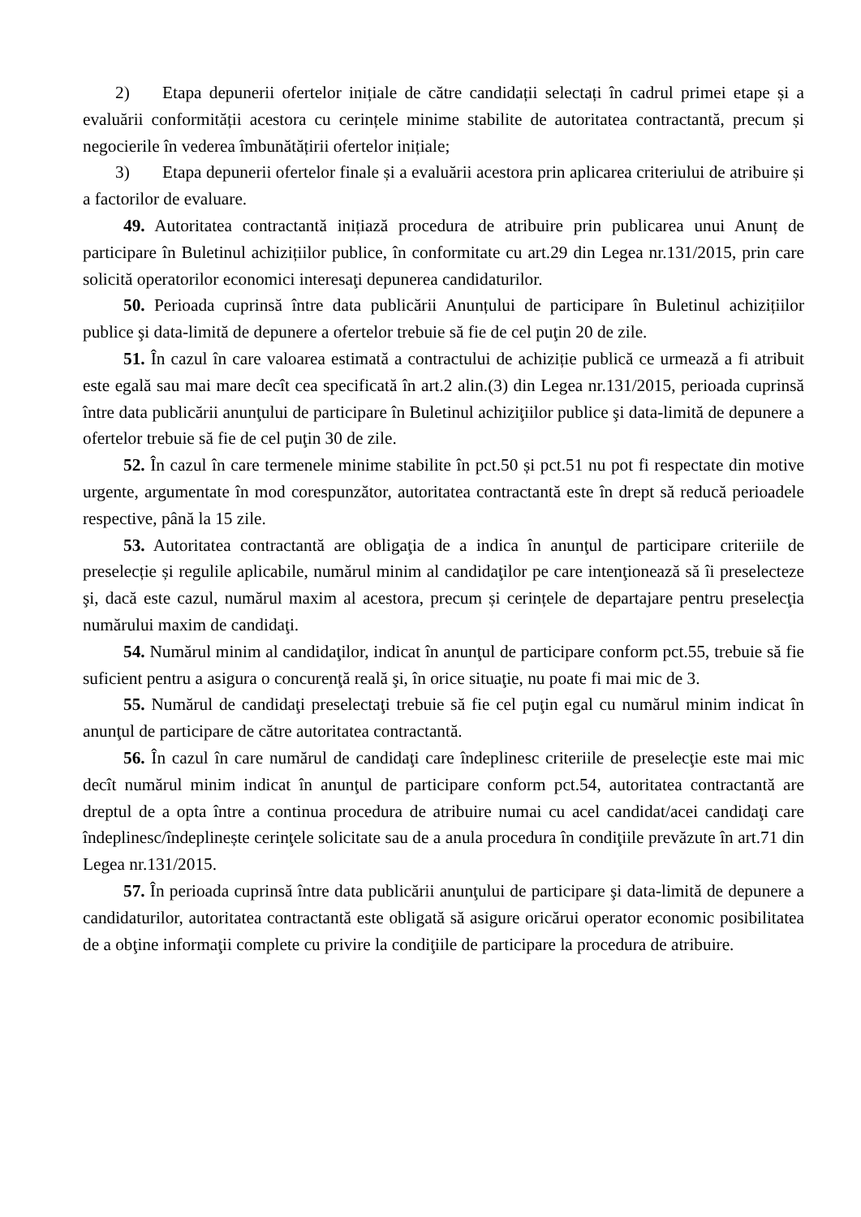2) Etapa depunerii ofertelor inițiale de către candidații selectați în cadrul primei etape și a evaluării conformității acestora cu cerințele minime stabilite de autoritatea contractantă, precum și negocierile în vederea îmbunătățirii ofertelor inițiale;
3) Etapa depunerii ofertelor finale și a evaluării acestora prin aplicarea criteriului de atribuire și a factorilor de evaluare.
49. Autoritatea contractantă inițiază procedura de atribuire prin publicarea unui Anunț de participare în Buletinul achizițiilor publice, în conformitate cu art.29 din Legea nr.131/2015, prin care solicită operatorilor economici interesaţi depunerea candidaturilor.
50. Perioada cuprinsă între data publicării Anunțului de participare în Buletinul achizițiilor publice şi data-limită de depunere a ofertelor trebuie să fie de cel puţin 20 de zile.
51. În cazul în care valoarea estimată a contractului de achiziție publică ce urmează a fi atribuit este egală sau mai mare decît cea specificată în art.2 alin.(3) din Legea nr.131/2015, perioada cuprinsă între data publicării anunţului de participare în Buletinul achiziţiilor publice şi data-limită de depunere a ofertelor trebuie să fie de cel puţin 30 de zile.
52. În cazul în care termenele minime stabilite în pct.50 și pct.51 nu pot fi respectate din motive urgente, argumentate în mod corespunzător, autoritatea contractantă este în drept să reducă perioadele respective, până la 15 zile.
53. Autoritatea contractantă are obligaţia de a indica în anunţul de participare criteriile de preselecție și regulile aplicabile, numărul minim al candidaţilor pe care intenţionează să îi preselecteze şi, dacă este cazul, numărul maxim al acestora, precum și cerințele de departajare pentru preselecţia numărului maxim de candidaţi.
54. Numărul minim al candidaţilor, indicat în anunţul de participare conform pct.55, trebuie să fie suficient pentru a asigura o concurenţă reală şi, în orice situaţie, nu poate fi mai mic de 3.
55. Numărul de candidaţi preselectaţi trebuie să fie cel puţin egal cu numărul minim indicat în anunţul de participare de către autoritatea contractantă.
56. În cazul în care numărul de candidaţi care îndeplinesc criteriile de preselecţie este mai mic decît numărul minim indicat în anunţul de participare conform pct.54, autoritatea contractantă are dreptul de a opta între a continua procedura de atribuire numai cu acel candidat/acei candidaţi care îndeplinesc/îndeplinește cerinţele solicitate sau de a anula procedura în condiţiile prevăzute în art.71 din Legea nr.131/2015.
57. În perioada cuprinsă între data publicării anunţului de participare şi data-limită de depunere a candidaturilor, autoritatea contractantă este obligată să asigure oricărui operator economic posibilitatea de a obţine informaţii complete cu privire la condiţiile de participare la procedura de atribuire.